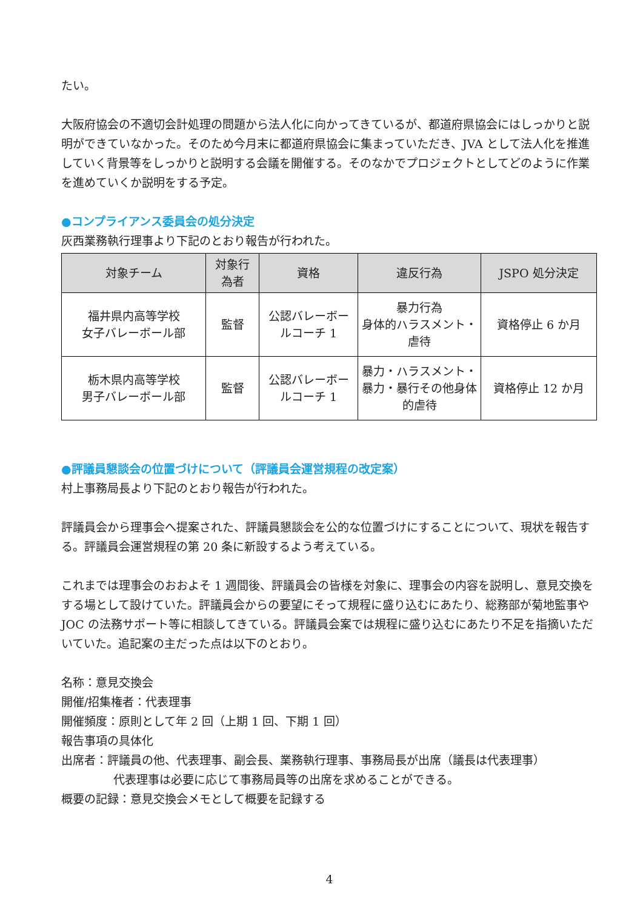たい。
大阪府協会の不適切会計処理の問題から法人化に向かってきているが、都道府県協会にはしっかりと説明ができていなかった。そのため今月末に都道府県協会に集まっていただき、JVA として法人化を推進していく背景等をしっかりと説明する会議を開催する。そのなかでプロジェクトとしてどのように作業を進めていくか説明をする予定。
●コンプライアンス委員会の処分決定
灰西業務執行理事より下記のとおり報告が行われた。
| 対象チーム | 対象行為者 | 資格 | 違反行為 | JSPO 処分決定 |
| --- | --- | --- | --- | --- |
| 福井県内高等学校 女子バレーボール部 | 監督 | 公認バレーボールコーチ 1 | 暴力行為 身体的ハラスメント・虐待 | 資格停止 6 か月 |
| 栃木県内高等学校 男子バレーボール部 | 監督 | 公認バレーボールコーチ 1 | 暴力・ハラスメント・暴力・暴行その他身体的虐待 | 資格停止 12 か月 |
●評議員懇談会の位置づけについて（評議員会運営規程の改定案）
村上事務局長より下記のとおり報告が行われた。
評議員会から理事会へ提案された、評議員懇談会を公的な位置づけにすることについて、現状を報告する。評議員会運営規程の第 20 条に新設するよう考えている。
これまでは理事会のおおよそ 1 週間後、評議員会の皆様を対象に、理事会の内容を説明し、意見交換をする場として設けていた。評議員会からの要望にそって規程に盛り込むにあたり、総務部が菊地監事や JOC の法務サポート等に相談してきている。評議員会案では規程に盛り込むにあたり不足を指摘いただいていた。追記案の主だった点は以下のとおり。
名称：意見交換会
開催/招集権者：代表理事
開催頻度：原則として年 2 回（上期 1 回、下期 1 回）
報告事項の具体化
出席者：評議員の他、代表理事、副会長、業務執行理事、事務局長が出席（議長は代表理事）
代表理事は必要に応じて事務局員等の出席を求めることができる。
概要の記録：意見交換会メモとして概要を記録する
4